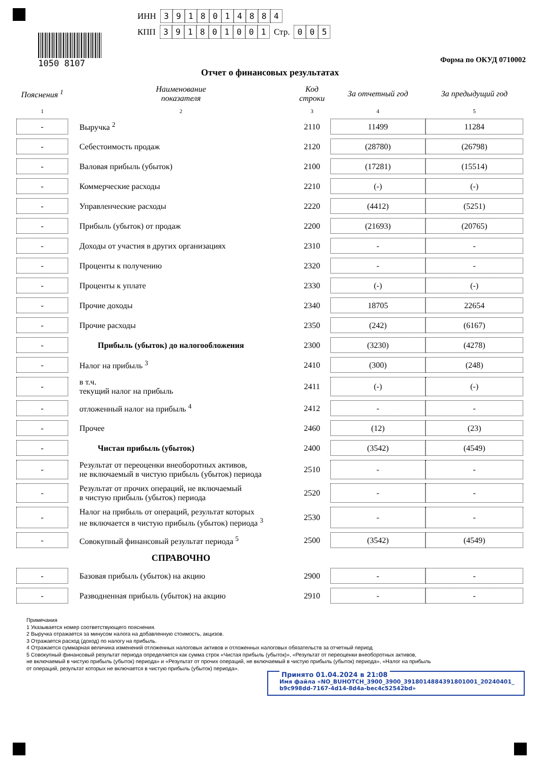1050 8107
ИНН 3918014884
КПП 391801001 Стр. 005
Форма по ОКУД 0710002
Отчет о финансовых результатах
| Пояснения <sup>1</sup> | Наименование показателя | Код строки | За отчетный год | За предыдущий год |
| --- | --- | --- | --- | --- |
| 1 | 2 | 3 | 4 | 5 |
| - | Выручка <sup>2</sup> | 2110 | 11499 | 11284 |
| - | Себестоимость продаж | 2120 | (28780) | (26798) |
| - | Валовая прибыль (убыток) | 2100 | (17281) | (15514) |
| - | Коммерческие расходы | 2210 | (-) | (-) |
| - | Управленческие расходы | 2220 | (4412) | (5251) |
| - | Прибыль (убыток) от продаж | 2200 | (21693) | (20765) |
| - | Доходы от участия в других организациях | 2310 | - | - |
| - | Проценты к получению | 2320 | - | - |
| - | Проценты к уплате | 2330 | (-) | (-) |
| - | Прочие доходы | 2340 | 18705 | 22654 |
| - | Прочие расходы | 2350 | (242) | (6167) |
| - | Прибыль (убыток) до налогообложения | 2300 | (3230) | (4278) |
| - | Налог на прибыль <sup>3</sup> | 2410 | (300) | (248) |
| - | в т.ч. текущий налог на прибыль | 2411 | (-) | (-) |
| - | отложенный налог на прибыль <sup>4</sup> | 2412 | - | - |
| - | Прочее | 2460 | (12) | (23) |
| - | Чистая прибыль (убыток) | 2400 | (3542) | (4549) |
| - | Результат от переоценки внеоборотных активов, не включаемый в чистую прибыль (убыток) периода | 2510 | - | - |
| - | Результат от прочих операций, не включаемый в чистую прибыль (убыток) периода | 2520 | - | - |
| - | Налог на прибыль от операций, результат которых не включается в чистую прибыль (убыток) периода <sup>3</sup> | 2530 | - | - |
| - | Совокупный финансовый результат периода <sup>5</sup> | 2500 | (3542) | (4549) |
| | СПРАВОЧНО | | | |
| - | Базовая прибыль (убыток) на акцию | 2900 | - | - |
| - | Разводненная прибыль (убыток) на акцию | 2910 | - | - |
Примечания
1 Указывается номер соответствующего пояснения.
2 Выручка отражается за минусом налога на добавленную стоимость, акцизов.
3 Отражается расход (доход) по налогу на прибыль.
4 Отражается суммарная величина изменений отложенных налоговых активов и отложенных налоговых обязательств за отчетный период
5 Совокупный финансовый результат периода определяется как сумма строк «Чистая прибыль (убыток)», «Результат от переоценки внеоборотных активов,
не включаемый в чистую прибыль (убыток) периода» и «Результат от прочих операций, не включаемый в чистую прибыль (убыток) периода», «Налог на прибыль
от операций, результат которых не включается в чистую прибыль (убыток) периода».
Принято 01.04.2024 в 21:08
Имя файла «NO_BUHOTCH_3900_3900_3918014884391801001_20240401_
b9c998dd-7167-4d14-8d4a-bec4c52542bd»